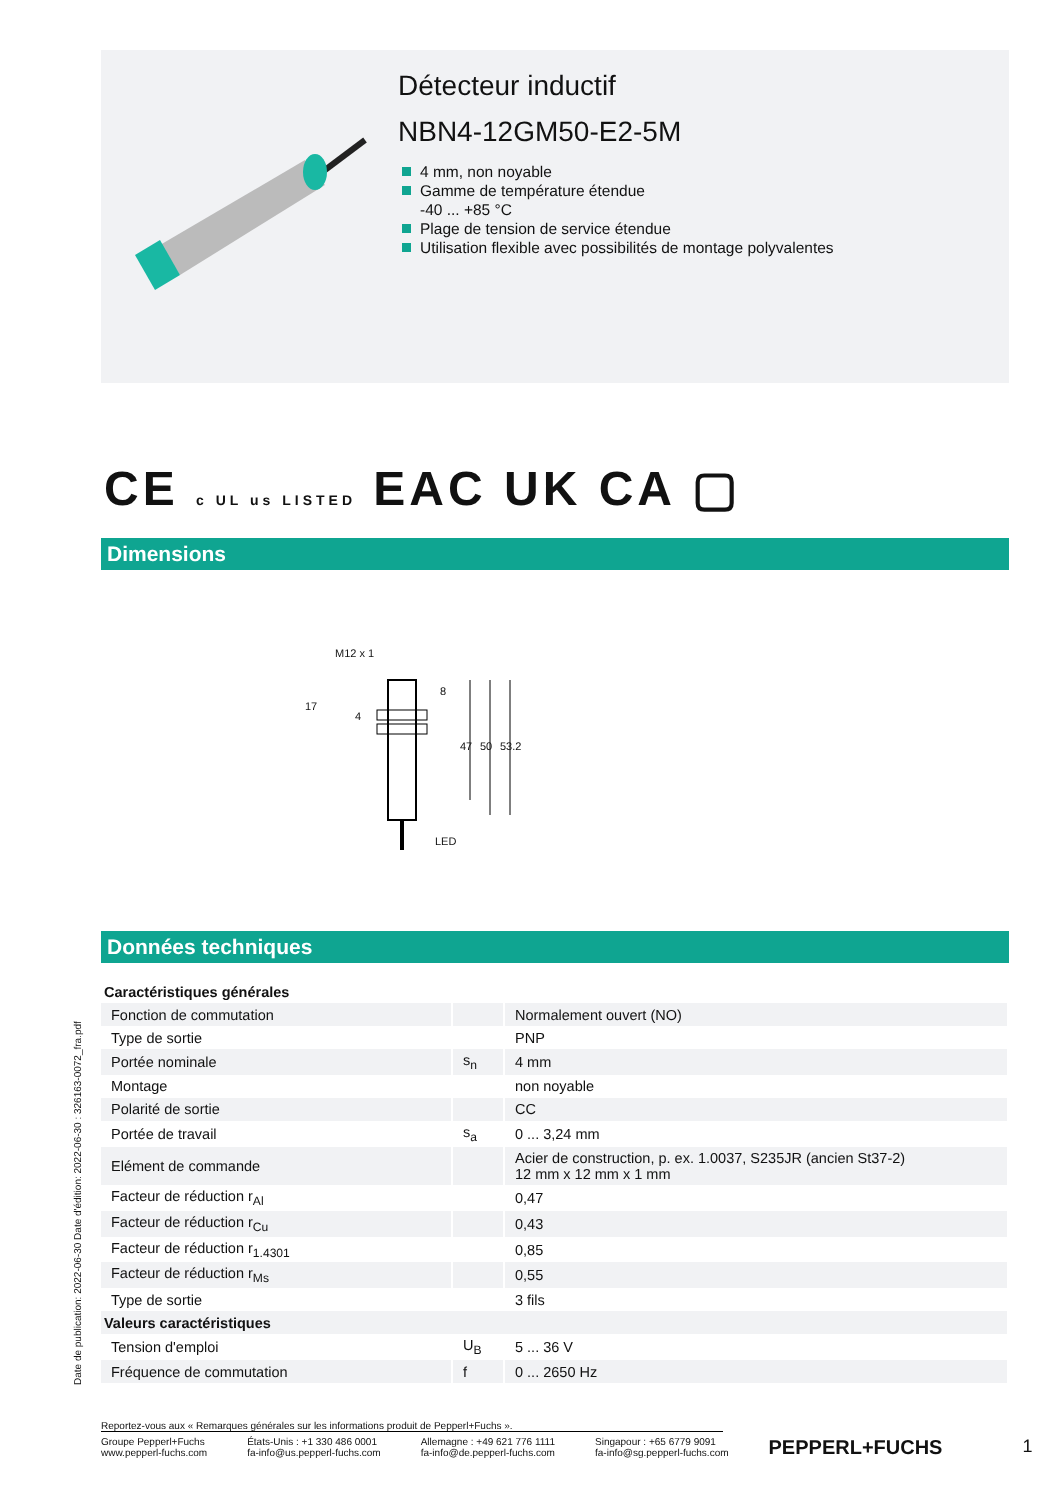Détecteur inductif
NBN4-12GM50-E2-5M
4 mm, non noyable
Gamme de température étendue
-40 ... +85 °C
Plage de tension de service étendue
Utilisation flexible avec possibilités de montage polyvalentes
CE c UL us LISTED EAC UK CA ▢
Dimensions
M12 x 1
17
4
8
47 50 53.2
LED
Données techniques
| Caractéristiques générales | | |
| Fonction de commutation | | Normalement ouvert (NO) |
| Type de sortie | | PNP |
| Portée nominale | s<sub>n</sub> | 4 mm |
| Montage | | non noyable |
| Polarité de sortie | | CC |
| Portée de travail | s<sub>a</sub> | 0 ... 3,24 mm |
| Elément de commande | | Acier de construction, p. ex. 1.0037, S235JR (ancien St37-2) 12 mm x 12 mm x 1 mm |
| Facteur de réduction r<sub>Al</sub> | | 0,47 |
| Facteur de réduction r<sub>Cu</sub> | | 0,43 |
| Facteur de réduction r<sub>1.4301</sub> | | 0,85 |
| Facteur de réduction r<sub>Ms</sub> | | 0,55 |
| Type de sortie | | 3 fils |
| Valeurs caractéristiques | | |
| Tension d'emploi | U<sub>B</sub> | 5 ... 36 V |
| Fréquence de commutation | f | 0 ... 2650 Hz |
Date de publication: 2022-06-30 Date d'édition: 2022-06-30 : 326163-0072_fra.pdf
Reportez-vous aux « Remarques générales sur les informations produit de Pepperl+Fuchs ».
Groupe Pepperl+Fuchs
www.pepperl-fuchs.com
États-Unis : +1 330 486 0001
fa-info@us.pepperl-fuchs.com
Allemagne : +49 621 776 1111
fa-info@de.pepperl-fuchs.com
Singapour : +65 6779 9091
fa-info@sg.pepperl-fuchs.com
PEPPERL+FUCHS 1